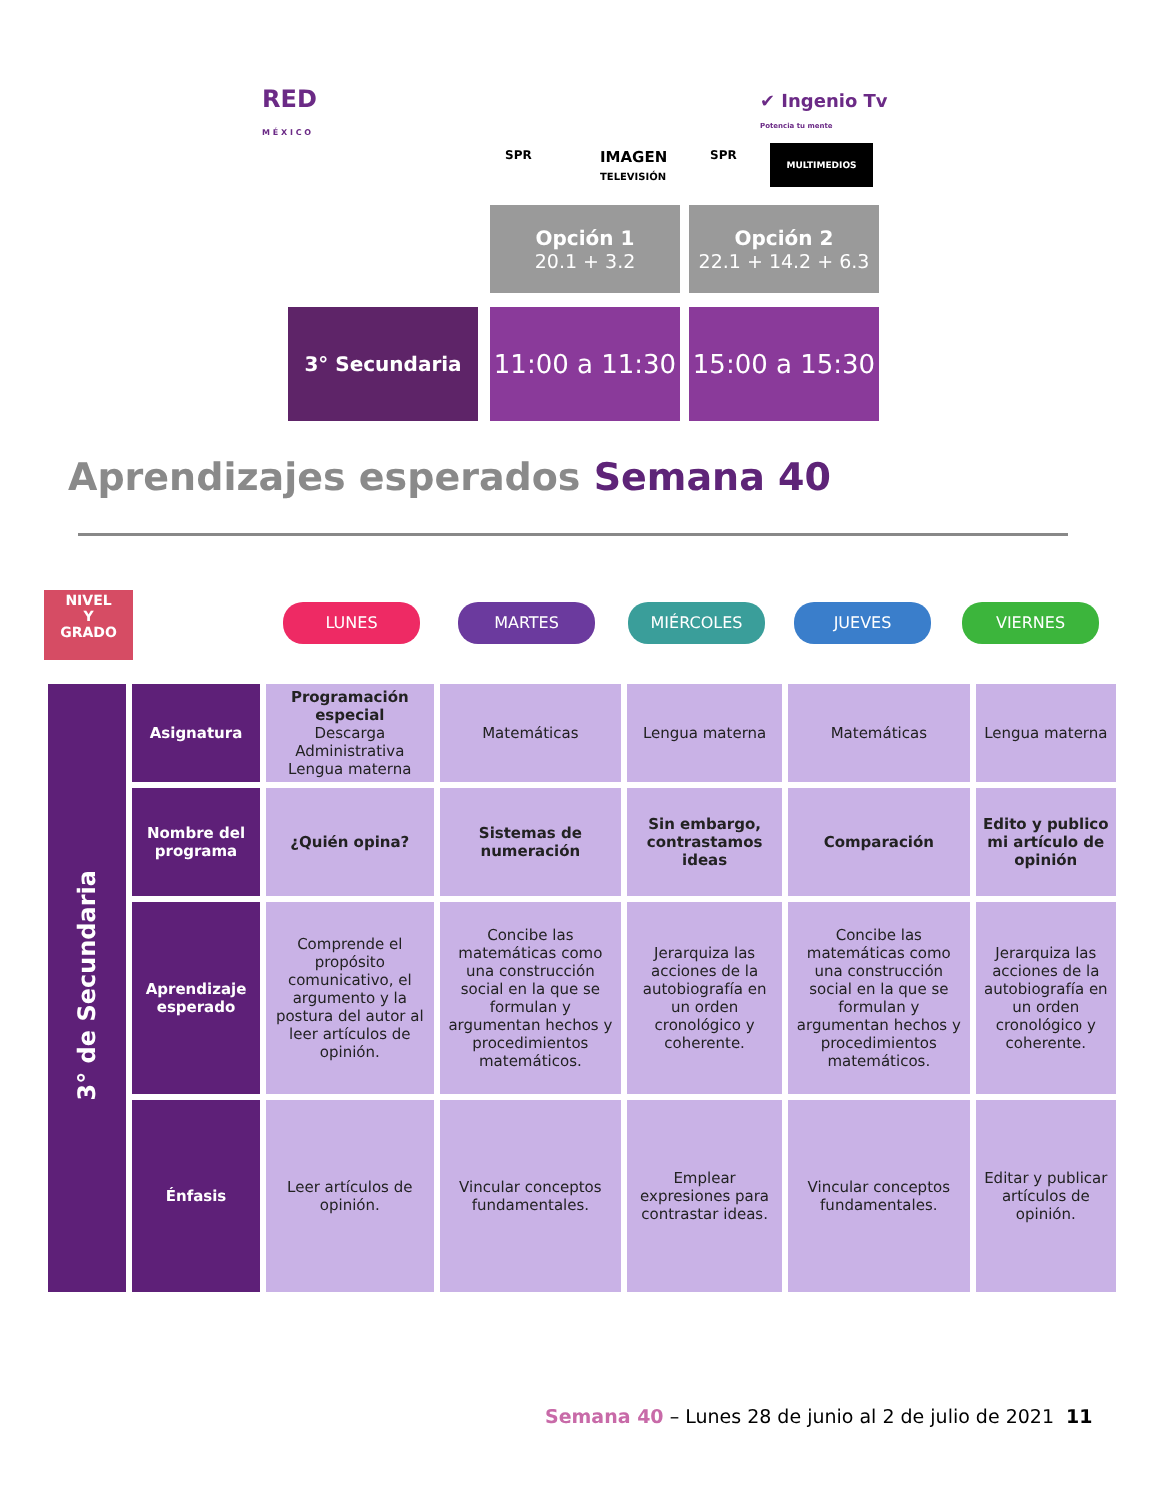RED
M É X I C O
✔ Ingenio Tv
Potencia tu mente
SPR
IMAGEN
TELEVISIÓN
SPR MULTIMEDIOS
Opción 1
20.1 + 3.2
Opción 2
22.1 + 14.2 + 6.3
3° Secundaria
11:00 a 11:30
15:00 a 15:30
Aprendizajes esperados Semana 40
NIVEL
Y
GRADO
LUNES MARTES MIÉRCOLES JUEVES VIERNES
| 3° de Secundaria | Asignatura | Programación especial Descarga Administrativa Lengua materna | Matemáticas | Lengua materna | Matemáticas | Lengua materna |
| | Nombre del programa | ¿Quién opina? | Sistemas de numeración | Sin embargo, contrastamos ideas | Comparación | Edito y publico mi artículo de opinión |
| | Aprendizaje esperado | Comprende el propósito comunicativo, el argumento y la postura del autor al leer artículos de opinión. | Concibe las matemáticas como una construcción social en la que se formulan y argumentan hechos y procedimientos matemáticos. | Jerarquiza las acciones de la autobiografía en un orden cronológico y coherente. | Concibe las matemáticas como una construcción social en la que se formulan y argumentan hechos y procedimientos matemáticos. | Jerarquiza las acciones de la autobiografía en un orden cronológico y coherente. |
| | Énfasis | Leer artículos de opinión. | Vincular conceptos fundamentales. | Emplear expresiones para contrastar ideas. | Vincular conceptos fundamentales. | Editar y publicar artículos de opinión. |
Semana 40 – Lunes 28 de junio al 2 de julio de 2021 11